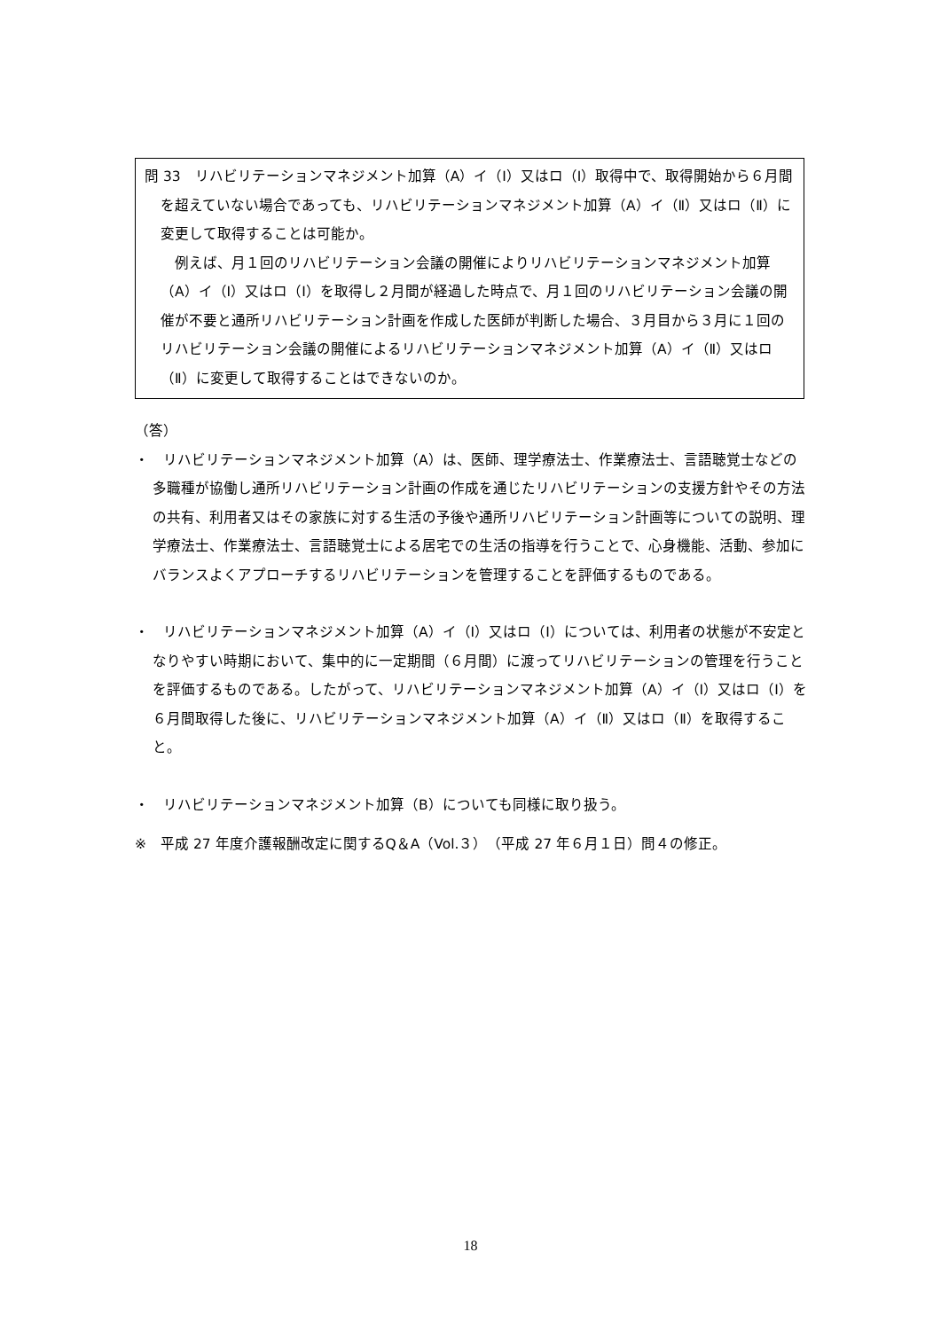問 33　リハビリテーションマネジメント加算（A）イ（Ⅰ）又はロ（Ⅰ）取得中で、取得開始から６月間を超えていない場合であっても、リハビリテーションマネジメント加算（A）イ（Ⅱ）又はロ（Ⅱ）に変更して取得することは可能か。
　例えば、月１回のリハビリテーション会議の開催によりリハビリテーションマネジメント加算（A）イ（Ⅰ）又はロ（Ⅰ）を取得し２月間が経過した時点で、月１回のリハビリテーション会議の開催が不要と通所リハビリテーション計画を作成した医師が判断した場合、３月目から３月に１回のリハビリテーション会議の開催によるリハビリテーションマネジメント加算（A）イ（Ⅱ）又はロ（Ⅱ）に変更して取得することはできないのか。
（答）
・　リハビリテーションマネジメント加算（A）は、医師、理学療法士、作業療法士、言語聴覚士などの多職種が協働し通所リハビリテーション計画の作成を通じたリハビリテーションの支援方針やその方法の共有、利用者又はその家族に対する生活の予後や通所リハビリテーション計画等についての説明、理学療法士、作業療法士、言語聴覚士による居宅での生活の指導を行うことで、心身機能、活動、参加にバランスよくアプローチするリハビリテーションを管理することを評価するものである。
・　リハビリテーションマネジメント加算（A）イ（Ⅰ）又はロ（Ⅰ）については、利用者の状態が不安定となりやすい時期において、集中的に一定期間（６月間）に渡ってリハビリテーションの管理を行うことを評価するものである。したがって、リハビリテーションマネジメント加算（A）イ（Ⅰ）又はロ（Ⅰ）を６月間取得した後に、リハビリテーションマネジメント加算（A）イ（Ⅱ）又はロ（Ⅱ）を取得すること。
・　リハビリテーションマネジメント加算（B）についても同様に取り扱う。
※　平成 27 年度介護報酬改定に関するQ＆A（Vol.３）（平成 27 年６月１日）問４の修正。
18